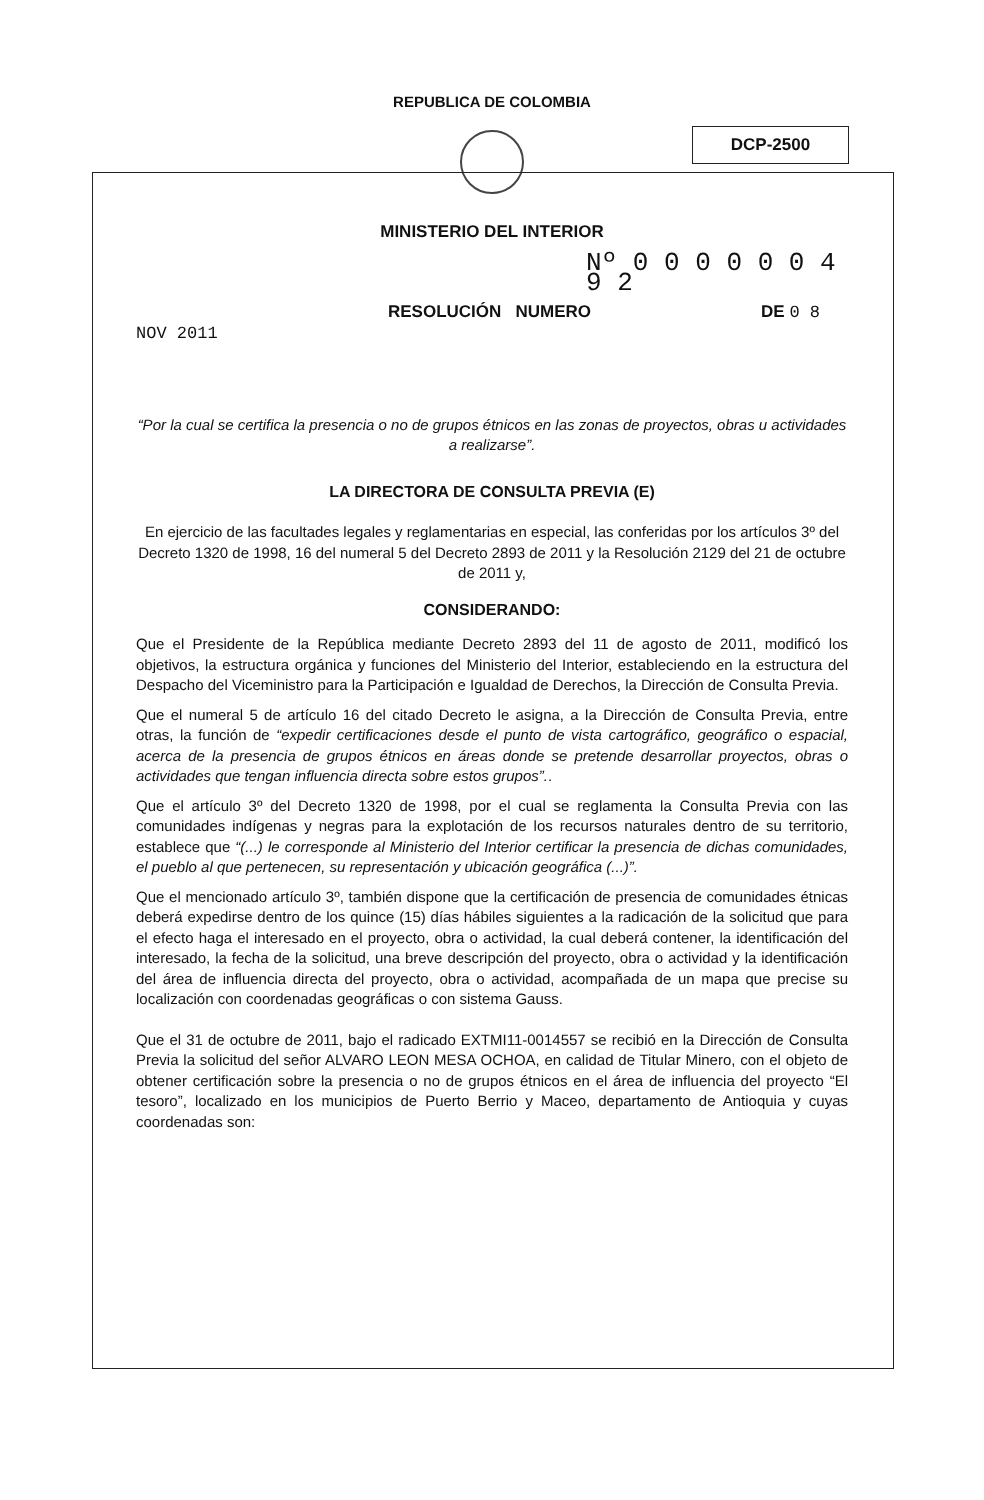DCP-2500
REPUBLICA DE COLOMBIA
MINISTERIO DEL INTERIOR
Nº 0 0 0 0 0 0 4 9 2
RESOLUCIÓN NUMERO DE 0 8 NOV 2011
“Por la cual se certifica la presencia o no de grupos étnicos en las zonas de proyectos, obras u actividades a realizarse”.
LA DIRECTORA DE CONSULTA PREVIA (E)
En ejercicio de las facultades legales y reglamentarias en especial, las conferidas por los artículos 3º del Decreto 1320 de 1998, 16 del numeral 5 del Decreto 2893 de 2011 y la Resolución 2129 del 21 de octubre de 2011 y,
CONSIDERANDO:
Que el Presidente de la República mediante Decreto 2893 del 11 de agosto de 2011, modificó los objetivos, la estructura orgánica y funciones del Ministerio del Interior, estableciendo en la estructura del Despacho del Viceministro para la Participación e Igualdad de Derechos, la Dirección de Consulta Previa.
Que el numeral 5 de artículo 16 del citado Decreto le asigna, a la Dirección de Consulta Previa, entre otras, la función de “expedir certificaciones desde el punto de vista cartográfico, geográfico o espacial, acerca de la presencia de grupos étnicos en áreas donde se pretende desarrollar proyectos, obras o actividades que tengan influencia directa sobre estos grupos”..
Que el artículo 3º del Decreto 1320 de 1998, por el cual se reglamenta la Consulta Previa con las comunidades indígenas y negras para la explotación de los recursos naturales dentro de su territorio, establece que “(...) le corresponde al Ministerio del Interior certificar la presencia de dichas comunidades, el pueblo al que pertenecen, su representación y ubicación geográfica (...)”.
Que el mencionado artículo 3º, también dispone que la certificación de presencia de comunidades étnicas deberá expedirse dentro de los quince (15) días hábiles siguientes a la radicación de la solicitud que para el efecto haga el interesado en el proyecto, obra o actividad, la cual deberá contener, la identificación del interesado, la fecha de la solicitud, una breve descripción del proyecto, obra o actividad y la identificación del área de influencia directa del proyecto, obra o actividad, acompañada de un mapa que precise su localización con coordenadas geográficas o con sistema Gauss.
Que el 31 de octubre de 2011, bajo el radicado EXTMI11-0014557 se recibió en la Dirección de Consulta Previa la solicitud del señor ALVARO LEON MESA OCHOA, en calidad de Titular Minero, con el objeto de obtener certificación sobre la presencia o no de grupos étnicos en el área de influencia del proyecto “El tesoro”, localizado en los municipios de Puerto Berrio y Maceo, departamento de Antioquia y cuyas coordenadas son: